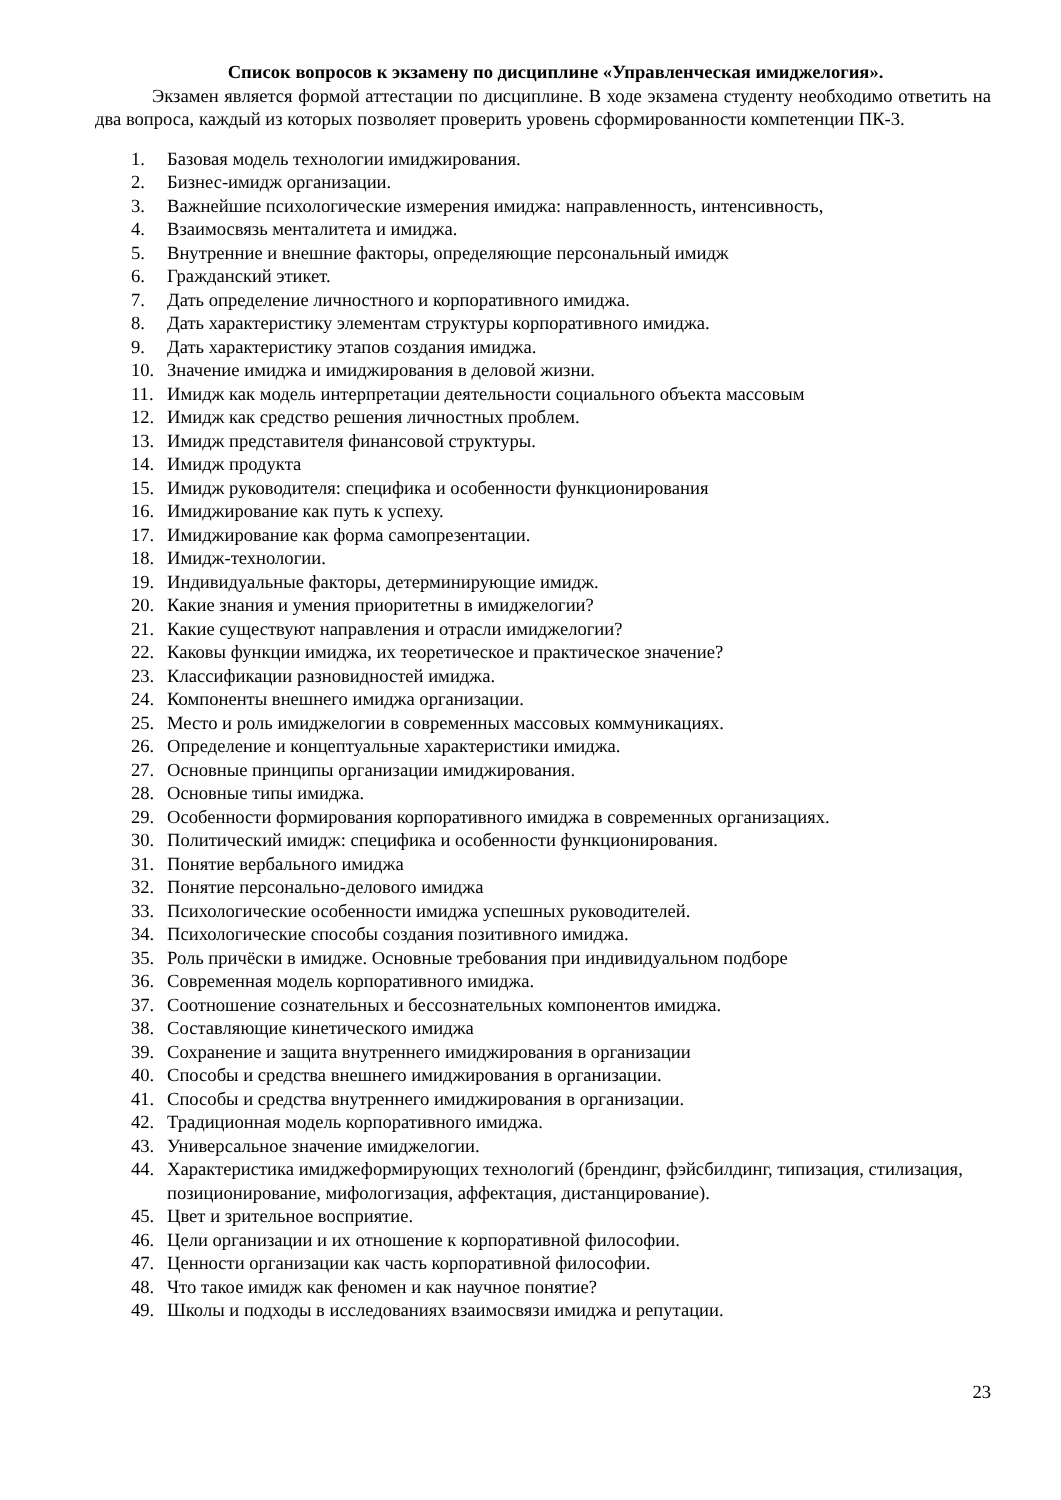Список вопросов к экзамену по дисциплине «Управленческая имиджелогия».
Экзамен является формой аттестации по дисциплине. В ходе экзамена студенту необходимо ответить на два вопроса, каждый из которых позволяет проверить уровень сформированности компетенции ПК-3.
1. Базовая модель технологии имиджирования.
2. Бизнес-имидж организации.
3. Важнейшие психологические измерения имиджа: направленность, интенсивность,
4. Взаимосвязь менталитета и имиджа.
5. Внутренние и внешние факторы, определяющие персональный имидж
6. Гражданский этикет.
7. Дать определение личностного и корпоративного имиджа.
8. Дать характеристику элементам структуры корпоративного имиджа.
9. Дать характеристику этапов создания имиджа.
10. Значение имиджа и имиджирования в деловой жизни.
11. Имидж как модель интерпретации деятельности социального объекта массовым
12. Имидж как средство решения личностных проблем.
13. Имидж представителя финансовой структуры.
14. Имидж продукта
15. Имидж руководителя: специфика и особенности функционирования
16. Имиджирование как путь к успеху.
17. Имиджирование как форма самопрезентации.
18. Имидж-технологии.
19. Индивидуальные факторы, детерминирующие имидж.
20. Какие знания и умения приоритетны в имиджелогии?
21. Какие существуют направления и отрасли имиджелогии?
22. Каковы функции имиджа, их теоретическое и практическое значение?
23. Классификации разновидностей имиджа.
24. Компоненты внешнего имиджа организации.
25. Место и роль имиджелогии в современных массовых коммуникациях.
26. Определение и концептуальные характеристики имиджа.
27. Основные принципы организации имиджирования.
28. Основные типы имиджа.
29. Особенности формирования корпоративного имиджа в современных организациях.
30. Политический имидж: специфика и особенности функционирования.
31. Понятие вербального имиджа
32. Понятие персонально-делового имиджа
33. Психологические особенности имиджа успешных руководителей.
34. Психологические способы создания позитивного имиджа.
35. Роль причёски в имидже. Основные требования при индивидуальном подборе
36. Современная модель корпоративного имиджа.
37. Соотношение сознательных и бессознательных компонентов имиджа.
38. Составляющие кинетического имиджа
39. Сохранение и защита внутреннего имиджирования в организации
40. Способы и средства внешнего имиджирования в организации.
41. Способы и средства внутреннего имиджирования в организации.
42. Традиционная модель корпоративного имиджа.
43. Универсальное значение имиджелогии.
44. Характеристика имиджеформирующих технологий (брендинг, фэйсбилдинг, типизация, стилизация, позиционирование, мифологизация, аффектация, дистанцирование).
45. Цвет и зрительное восприятие.
46. Цели организации и их отношение к корпоративной философии.
47. Ценности организации как часть корпоративной философии.
48. Что такое имидж как феномен и как научное понятие?
49. Школы и подходы в исследованиях взаимосвязи имиджа и репутации.
23